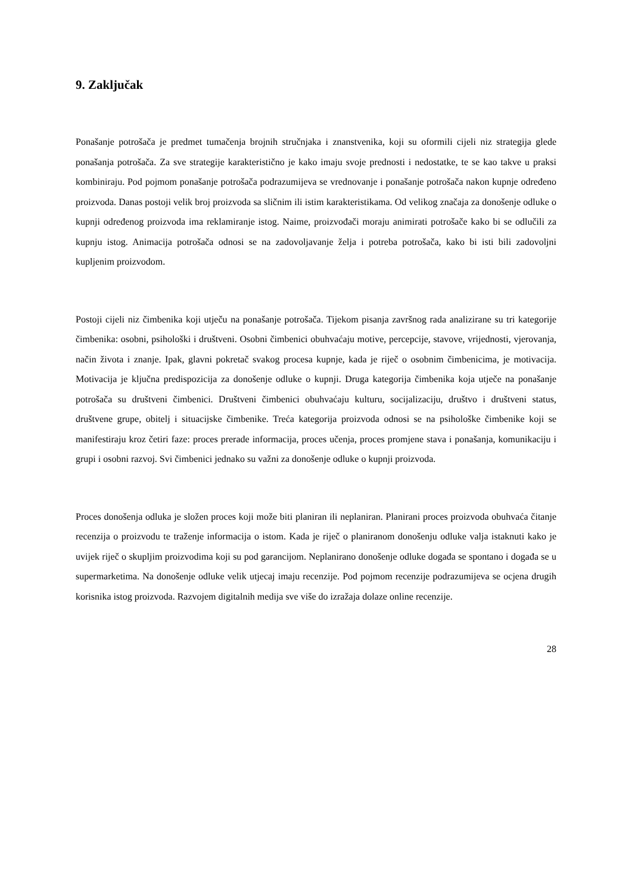9. Zaključak
Ponašanje potrošača je predmet tumačenja brojnih stručnjaka i znanstvenika, koji su oformili cijeli niz strategija glede ponašanja potrošača. Za sve strategije karakteristično je kako imaju svoje prednosti i nedostatke, te se kao takve u praksi kombiniraju. Pod pojmom ponašanje potrošača podrazumijeva se vrednovanje i ponašanje potrošača nakon kupnje određeno proizvoda. Danas postoji velik broj proizvoda sa sličnim ili istim karakteristikama. Od velikog značaja za donošenje odluke o kupnji određenog proizvoda ima reklamiranje istog. Naime, proizvođači moraju animirati potrošače kako bi se odlučili za kupnju istog. Animacija potrošača odnosi se na zadovoljavanje želja i potreba potrošača, kako bi isti bili zadovoljni kupljenim proizvodom.
Postoji cijeli niz čimbenika koji utječu na ponašanje potrošača. Tijekom pisanja završnog rada analizirane su tri kategorije čimbenika: osobni, psihološki i društveni. Osobni čimbenici obuhvaćaju motive, percepcije, stavove, vrijednosti, vjerovanja, način života i znanje. Ipak, glavni pokretač svakog procesa kupnje, kada je riječ o osobnim čimbenicima, je motivacija. Motivacija je ključna predispozicija za donošenje odluke o kupnji. Druga kategorija čimbenika koja utječe na ponašanje potrošača su društveni čimbenici. Društveni čimbenici obuhvaćaju kulturu, socijalizaciju, društvo i društveni status, društvene grupe, obitelj i situacijske čimbenike. Treća kategorija proizvoda odnosi se na psihološke čimbenike koji se manifestiraju kroz četiri faze: proces prerade informacija, proces učenja, proces promjene stava i ponašanja, komunikaciju i grupi i osobni razvoj. Svi čimbenici jednako su važni za donošenje odluke o kupnji proizvoda.
Proces donošenja odluka je složen proces koji može biti planiran ili neplaniran. Planirani proces proizvoda obuhvaća čitanje recenzija o proizvodu te traženje informacija o istom. Kada je riječ o planiranom donošenju odluke valja istaknuti kako je uvijek riječ o skupljim proizvodima koji su pod garancijom. Neplanirano donošenje odluke događa se spontano i događa se u supermarketima. Na donošenje odluke velik utjecaj imaju recenzije. Pod pojmom recenzije podrazumijeva se ocjena drugih korisnika istog proizvoda. Razvojem digitalnih medija sve više do izražaja dolaze online recenzije.
28